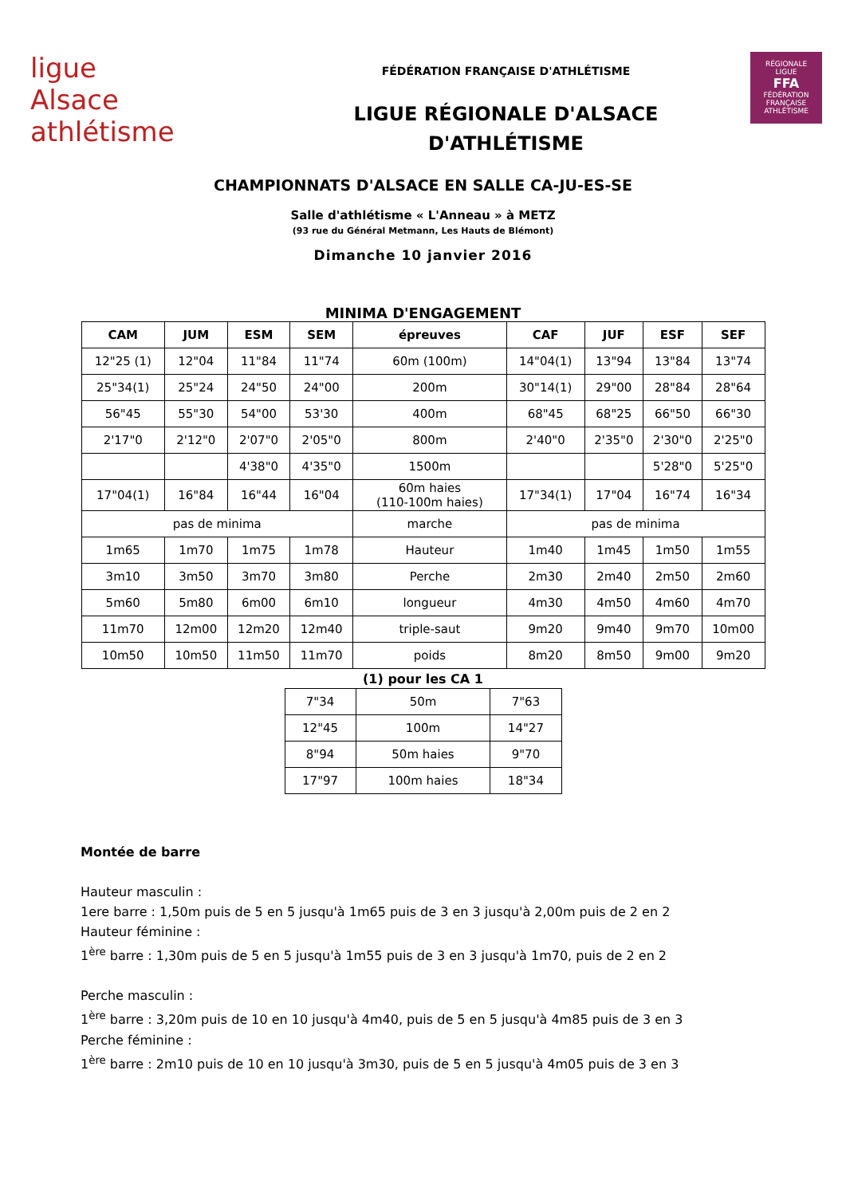ligue
Alsace athlétisme
FÉDÉRATION FRANÇAISE D'ATHLÉTISME
LIGUE RÉGIONALE D'ALSACE
D'ATHLÉTISME
RÉGIONALE
LIGUE
FFA
FÉDÉRATION FRANÇAISE ATHLÉTISME
CHAMPIONNATS D'ALSACE EN SALLE CA-JU-ES-SE
Salle d'athlétisme « L'Anneau » à METZ
(93 rue du Général Metmann, Les Hauts de Blémont)
Dimanche 10 janvier 2016
MINIMA D'ENGAGEMENT
| CAM | JUM | ESM | SEM | épreuves | CAF | JUF | ESF | SEF |
| --- | --- | --- | --- | --- | --- | --- | --- | --- |
| 12"25 (1) | 12"04 | 11"84 | 11"74 | 60m (100m) | 14"04(1) | 13"94 | 13"84 | 13"74 |
| 25"34(1) | 25"24 | 24"50 | 24"00 | 200m | 30"14(1) | 29"00 | 28"84 | 28"64 |
| 56"45 | 55"30 | 54"00 | 53'30 | 400m | 68"45 | 68"25 | 66"50 | 66"30 |
| 2'17"0 | 2'12"0 | 2'07"0 | 2'05"0 | 800m | 2'40"0 | 2'35"0 | 2'30"0 | 2'25"0 |
| | | 4'38"0 | 4'35"0 | 1500m | | | 5'28"0 | 5'25"0 |
| 17"04(1) | 16"84 | 16"44 | 16"04 | 60m haies (110-100m haies) | 17"34(1) | 17"04 | 16"74 | 16"34 |
| pas de minima | | | | marche | pas de minima | | | |
| 1m65 | 1m70 | 1m75 | 1m78 | Hauteur | 1m40 | 1m45 | 1m50 | 1m55 |
| 3m10 | 3m50 | 3m70 | 3m80 | Perche | 2m30 | 2m40 | 2m50 | 2m60 |
| 5m60 | 5m80 | 6m00 | 6m10 | longueur | 4m30 | 4m50 | 4m60 | 4m70 |
| 11m70 | 12m00 | 12m20 | 12m40 | triple-saut | 9m20 | 9m40 | 9m70 | 10m00 |
| 10m50 | 10m50 | 11m50 | 11m70 | poids | 8m20 | 8m50 | 9m00 | 9m20 |
(1) pour les CA 1
| 7"34 | 50m | 7"63 |
| 12"45 | 100m | 14"27 |
| 8"94 | 50m haies | 9"70 |
| 17"97 | 100m haies | 18"34 |
Montée de barre
Hauteur masculin :
1ere barre : 1,50m puis de 5 en 5 jusqu'à 1m65 puis de 3 en 3 jusqu'à 2,00m puis de 2 en 2
Hauteur féminine :
1<sup>ère</sup> barre : 1,30m puis de 5 en 5 jusqu'à 1m55 puis de 3 en 3 jusqu'à 1m70, puis de 2 en 2
Perche masculin :
1<sup>ère</sup> barre : 3,20m puis de 10 en 10 jusqu'à 4m40, puis de 5 en 5 jusqu'à 4m85 puis de 3 en 3
Perche féminine :
1<sup>ère</sup> barre : 2m10 puis de 10 en 10 jusqu'à 3m30, puis de 5 en 5 jusqu'à 4m05 puis de 3 en 3